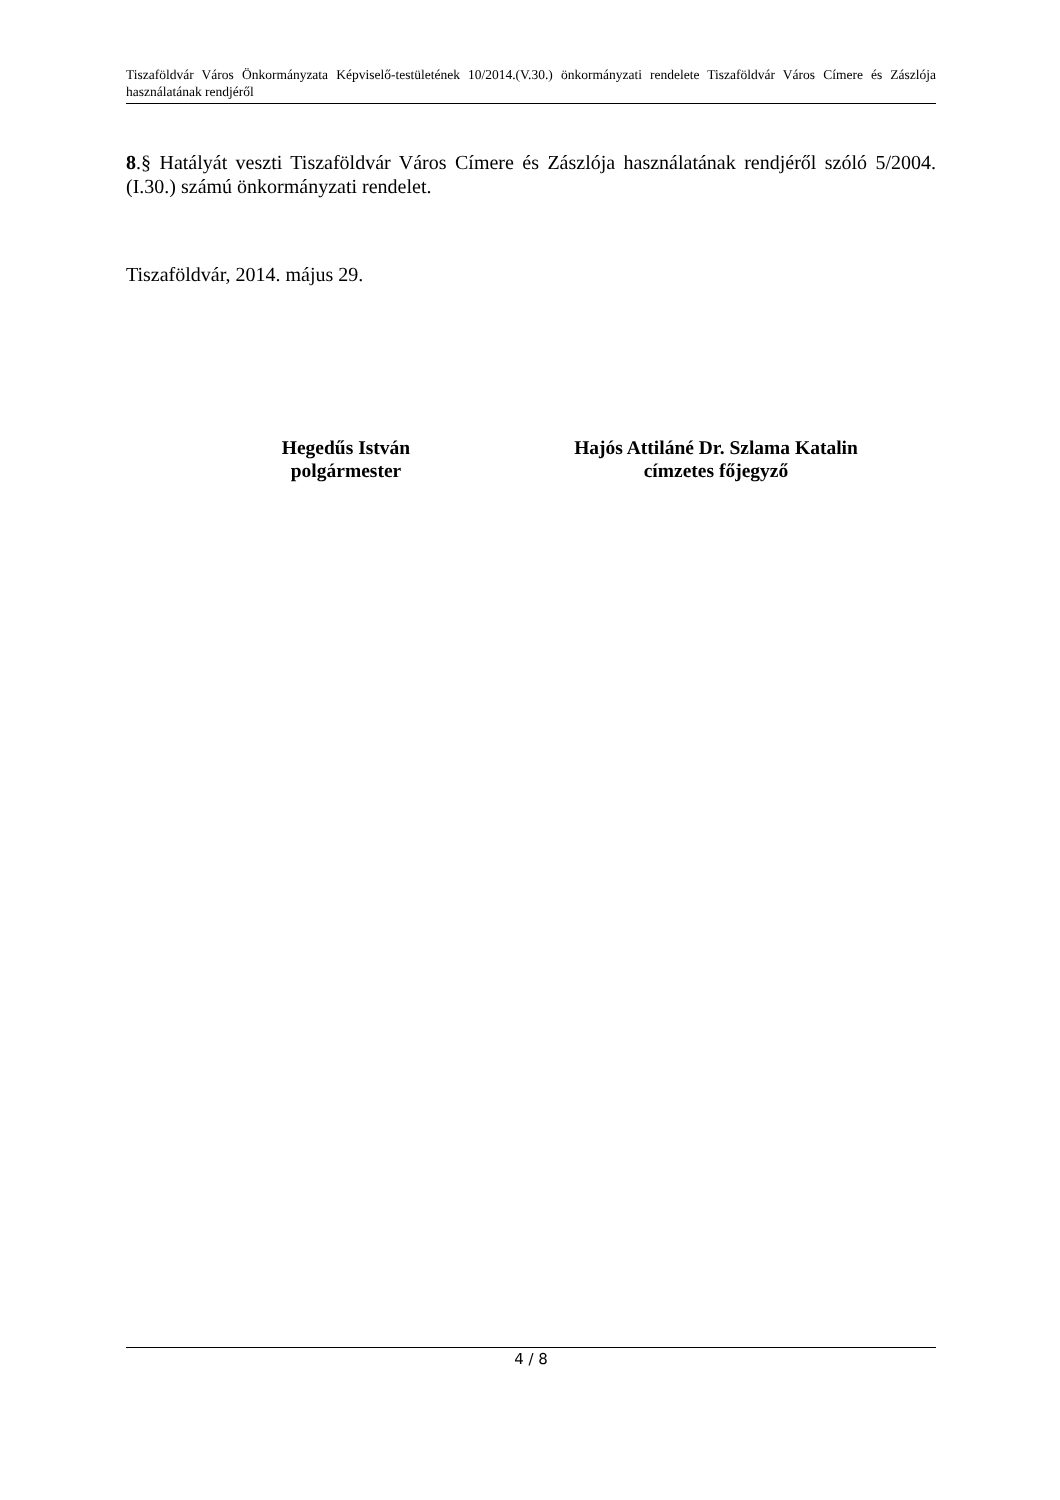Tiszaföldvár Város Önkormányzata Képviselő-testületének 10/2014.(V.30.) önkormányzati rendelete Tiszaföldvár Város Címere és Zászlója használatának rendjéről
8.§ Hatályát veszti Tiszaföldvár Város Címere és Zászlója használatának rendjéről szóló 5/2004.(I.30.) számú önkormányzati rendelet.
Tiszaföldvár, 2014. május 29.
Hegedűs István
polgármester
Hajós Attiláné Dr. Szlama Katalin
címzetes főjegyző
4 / 8